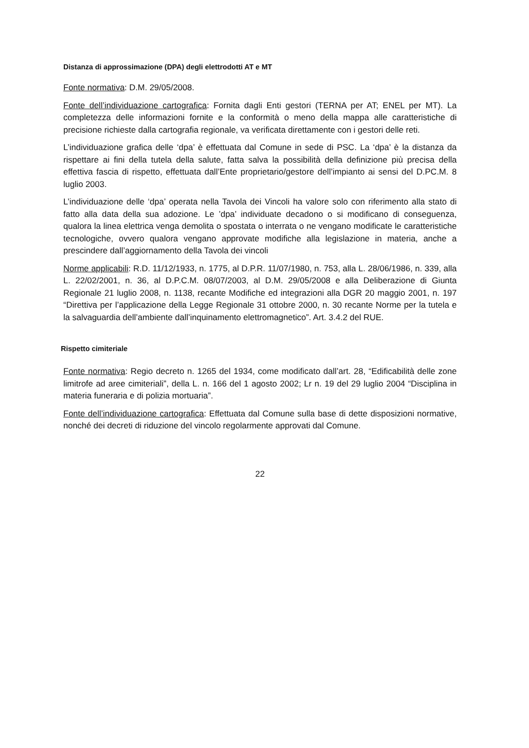Distanza di approssimazione (DPA) degli elettrodotti AT e MT
Fonte normativa: D.M. 29/05/2008.
Fonte dell’individuazione cartografica: Fornita dagli Enti gestori (TERNA per AT; ENEL per MT). La completezza delle informazioni fornite e la conformità o meno della mappa alle caratteristiche di precisione richieste dalla cartografia regionale, va verificata direttamente con i gestori delle reti.
L’individuazione grafica delle ‘dpa’ è effettuata dal Comune in sede di PSC. La ‘dpa’ è la distanza da rispettare ai fini della tutela della salute, fatta salva la possibilità della definizione più precisa della effettiva fascia di rispetto, effettuata dall’Ente proprietario/gestore dell’impianto ai sensi del D.PC.M. 8 luglio 2003.
L’individuazione delle ‘dpa’ operata nella Tavola dei Vincoli ha valore solo con riferimento alla stato di fatto alla data della sua adozione. Le ’dpa’ individuate decadono o si modificano di conseguenza, qualora la linea elettrica venga demolita o spostata o interrata o ne vengano modificate le caratteristiche tecnologiche, ovvero qualora vengano approvate modifiche alla legislazione in materia, anche a prescindere dall’aggiornamento della Tavola dei vincoli
Norme applicabili: R.D. 11/12/1933, n. 1775, al D.P.R. 11/07/1980, n. 753, alla L. 28/06/1986, n. 339, alla L. 22/02/2001, n. 36, al D.P.C.M. 08/07/2003, al D.M. 29/05/2008 e alla Deliberazione di Giunta Regionale 21 luglio 2008, n. 1138, recante Modifiche ed integrazioni alla DGR 20 maggio 2001, n. 197 “Direttiva per l’applicazione della Legge Regionale 31 ottobre 2000, n. 30 recante Norme per la tutela e la salvaguardia dell’ambiente dall’inquinamento elettromagnetico”. Art. 3.4.2 del RUE.
Rispetto cimiteriale
Fonte normativa: Regio decreto n. 1265 del 1934, come modificato dall’art. 28, “Edificabilità delle zone limitrofe ad aree cimiteriali”, della L. n. 166 del 1 agosto 2002; Lr n. 19 del 29 luglio 2004 “Disciplina in materia funeraria e di polizia mortuaria”.
Fonte dell’individuazione cartografica: Effettuata dal Comune sulla base di dette disposizioni normative, nonché dei decreti di riduzione del vincolo regolarmente approvati dal Comune.
22